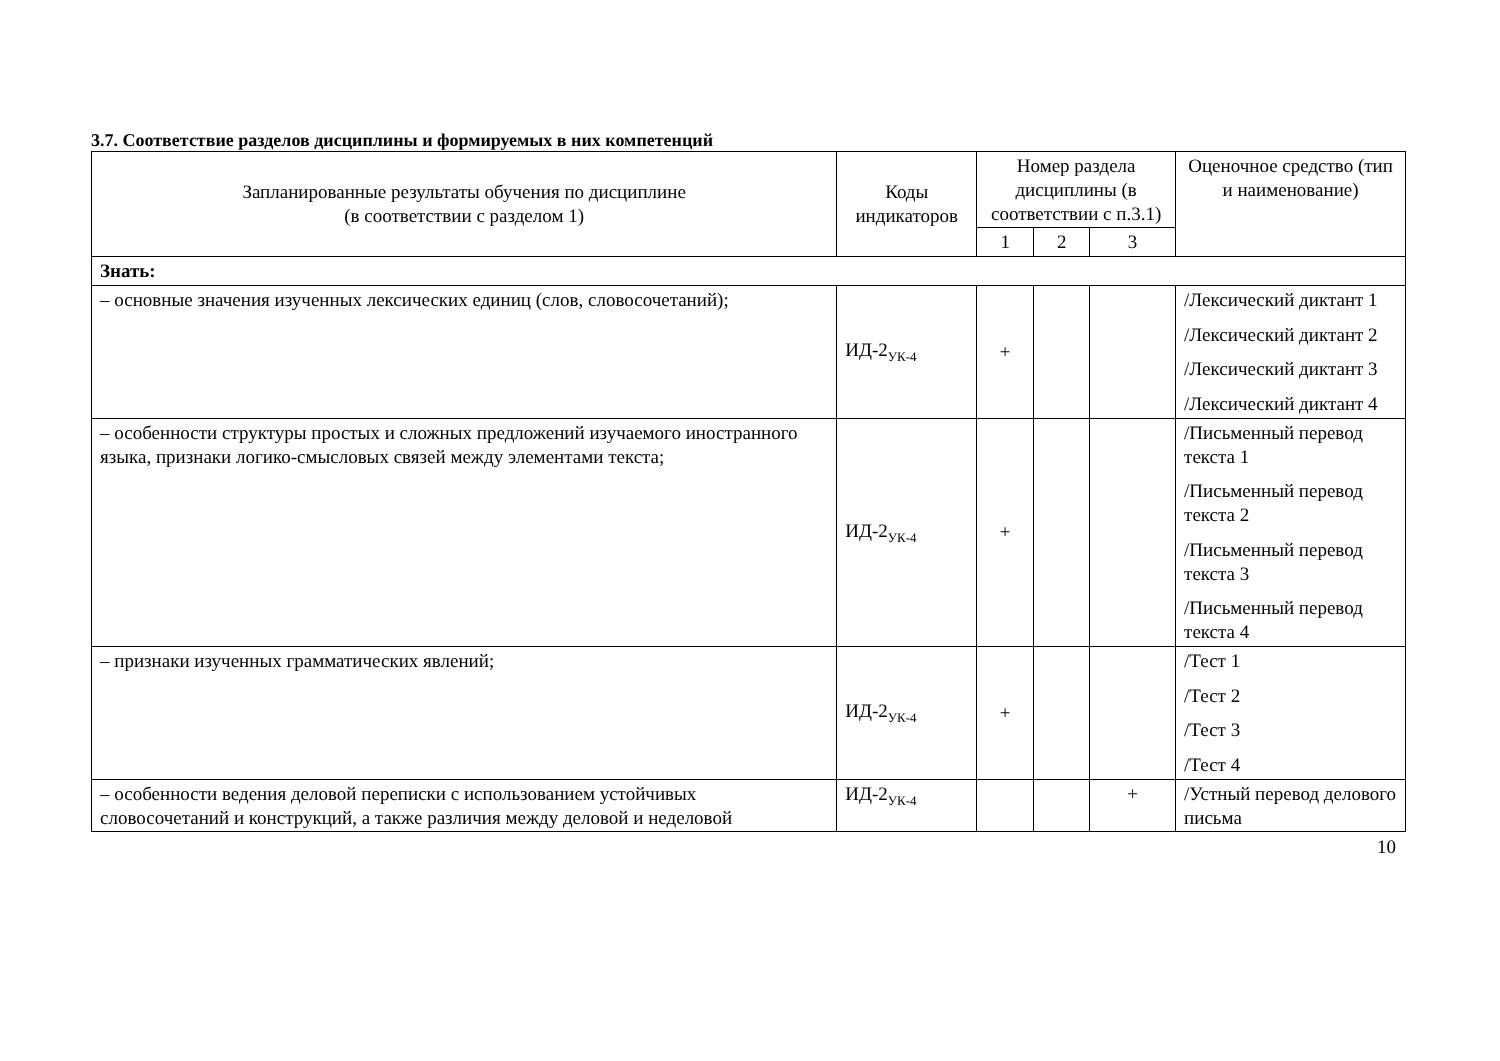3.7. Соответствие разделов дисциплины и формируемых в них компетенций
| Запланированные результаты обучения по дисциплине (в соответствии с разделом 1) | Коды индикаторов | Номер раздела дисциплины (в соответствии с п.3.1) | | | Оценочное средство (тип и наименование) |
| --- | --- | --- | --- | --- | --- |
| | | 1 | 2 | 3 | |
| Знать: | | | | | |
| – основные значения изученных лексических единиц (слов, словосочетаний); | ИД-2<sub>УК-4</sub> | + | | | /Лексический диктант 1 /Лексический диктант 2 /Лексический диктант 3 /Лексический диктант 4 |
| – особенности структуры простых и сложных предложений изучаемого иностранного языка, признаки логико-смысловых связей между элементами текста; | ИД-2<sub>УК-4</sub> | + | | | /Письменный перевод текста 1 /Письменный перевод текста 2 /Письменный перевод текста 3 /Письменный перевод текста 4 |
| – признаки изученных грамматических явлений; | ИД-2<sub>УК-4</sub> | + | | | /Тест 1 /Тест 2 /Тест 3 /Тест 4 |
| – особенности ведения деловой переписки с использованием устойчивых словосочетаний и конструкций, а также различия между деловой и неделовой | ИД-2<sub>УК-4</sub> | | | + | /Устный перевод делового письма |
10